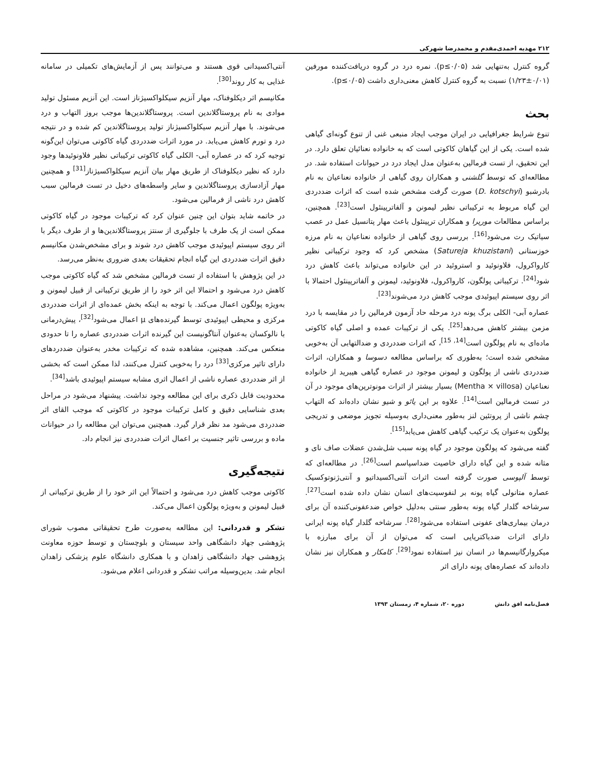۲۱۲ مهدیه احمدی‌مقدم و محمدرضا شهرکی
گروه کنترل به‌تنهایی شد (p≤۰/۰۵). نمره درد در گروه دریافت‌کننده مورفین (۰/۰۱±۱/۲۳) نسبت به گروه کنترل کاهش معنی‌داری داشت (p≤۰/۰۵).
بحث
تنوع شرایط جغرافیایی در ایران موجب ایجاد منبعی غنی از تنوع گونه‌ای گیاهی شده است. یکی از این گیاهان کاکوتی است که به خانواده نعنائیان تعلق دارد. در این تحقیق، از تست فرمالین به‌عنوان مدل ایجاد درد در حیوانات استفاده شد. در مطالعه‌ای که توسط گلشنی و همکاران روی گیاهی از خانواده نعناعیان به نام بادرشبو (D. kotschyi) صورت گرفت مشخص شده است که اثرات ضددردی این گیاه مربوط به ترکیباتی نظیر لیمونن و آلفاترپینئول است<sup>[23]</sup>. همچنین، براساس مطالعات موریرا و همکاران ترپینئول باعث مهار پتانسیل عمل در عصب سیاتیک رت می‌شود<sup>[16]</sup>. بررسی روی گیاهی از خانواده نعناعیان به نام مرزه خوزستانی (Satureja khuzistani) مشخص کرد که وجود ترکیباتی نظیر کارواکرول، فلاونوئید و استروئید در این خانواده می‌تواند باعث کاهش درد شود<sup>[24]</sup>. ترکیباتی پولگون، کارواکرول، فلاونوئید، لیمونن و آلفاترپینئول احتمالا با اثر روی سیستم اپیوئیدی موجب کاهش درد می‌شوند<sup>[23]</sup>.
عصاره آبی- الکلی برگ پونه درد مرحله حاد آزمون فرمالین را در مقایسه با درد مزمن بیشتر کاهش می‌دهد<sup>[25]</sup>. یکی از ترکیبات عمده و اصلی گیاه کاکوتی ماده‌ای به نام پولگون است<sup>[14, 15]</sup>، که اثرات ضددردی و ضدالتهابی آن به‌خوبی مشخص شده است؛ به‌طوری که براساس مطالعه دسوسا و همکاران، اثرات ضددردی ناشی از پولگون و لیمونن موجود در عصاره گیاهی هیبرید از خانواده نعناعیان (Mentha × villosa) بسیار بیشتر از اثرات مونوترپن‌های موجود در آن در تست فرمالین است<sup>[14]</sup>. علاوه بر این یائو و شیو نشان داده‌اند که التهاب چشم ناشی از پروتئین لنز به‌طور معنی‌داری به‌وسیله تجویز موضعی و تدریجی پولگون به‌عنوان یک ترکیب گیاهی کاهش می‌یابد<sup>[15]</sup>.
گفته می‌شود که پولگون موجود در گیاه پونه سبب شل‌شدن عضلات صاف نای و مثانه شده و این گیاه دارای خاصیت ضداسپاسم است<sup>[26]</sup>. در مطالعه‌ای که توسط آلپوسی صورت گرفته است اثرات آنتی‌اکسیداتیو و آنتی‌ژنوتوکسیک عصاره متانولی گیاه پونه بر لنفوسیت‌های انسان نشان داده شده است<sup>[27]</sup>. سرشاخه گلدار گیاه پونه به‌طور سنتی به‌دلیل خواص ضدعفونی‌کننده آن برای درمان بیماری‌های عفونی استفاده می‌شود<sup>[28]</sup>. سرشاخه گلدار گیاه پونه ایرانی دارای اثرات ضدباکتریایی است که می‌توان از آن برای مبارزه با میکروارگانیسم‌ها در انسان نیز استفاده نمود<sup>[29]</sup>. کامکار و همکاران نیز نشان داده‌اند که عصاره‌های پونه دارای اثر
آنتی‌اکسیدانی قوی هستند و می‌توانند پس از آزمایش‌های تکمیلی در سامانه غذایی به کار روند<sup>[30]</sup>.
مکانیسم اثر دیکلوفناک، مهار آنزیم سیکلواکسیژناز است. این آنزیم مسئول تولید موادی به نام پروستاگلاندین است. پروستاگلاندین‌ها موجب بروز التهاب و درد می‌شوند. با مهار آنزیم سیکلواکسیژناز تولید پروستاگلاندین کم شده و در نتیجه درد و تورم کاهش می‌یابد. در مورد اثرات ضددردی گیاه کاکوتی می‌توان این‌گونه توجیه کرد که در عصاره آبی- الکلی گیاه کاکوتی ترکیباتی نظیر فلاونوئیدها وجود دارد که نظیر دیکلوفناک از طریق مهار بیان آنزیم سیکلواکسیژناز<sup>[31]</sup> و همچنین مهار آزادسازی پروستاگلاندین و سایر واسطه‌های دخیل در تست فرمالین سبب کاهش درد ناشی از فرمالین می‌شود.
در خاتمه شاید بتوان این چنین عنوان کرد که ترکیبات موجود در گیاه کاکوتی ممکن است از یک طرف با جلوگیری از سنتز پروستاگلاندین‌ها و از طرف دیگر با اثر روی سیستم اپیوئیدی موجب کاهش درد شوند و برای مشخص‌شدن مکانیسم دقیق اثرات ضددردی این گیاه انجام تحقیقات بعدی ضروری به‌نظر می‌رسد.
در این پژوهش با استفاده از تست فرمالین مشخص شد که گیاه کاکوتی موجب کاهش درد می‌شود و احتمالا این اثر خود را از طریق ترکیباتی از قبیل لیمونن و به‌ویژه پولگون اعمال می‌کند. با توجه به اینکه بخش عمده‌ای از اثرات ضددردی مرکزی و محیطی اپیوئیدی توسط گیرنده‌های μ اعمال می‌شود<sup>[32]</sup>، پیش‌درمانی با نالوکسان به‌عنوان آنتاگونیست این گیرنده اثرات ضددردی عصاره را تا حدودی منعکس می‌کند. همچنین، مشاهده شده که ترکیبات مخدر به‌عنوان ضددردهای دارای تاثیر مرکزی<sup>[33]</sup> درد را به‌خوبی کنترل می‌کنند، لذا ممکن است که بخشی از اثر ضددردی عصاره ناشی از اعمال اثری مشابه سیستم اپیوئیدی باشد<sup>[34]</sup>.
محدودیت قابل ذکری برای این مطالعه وجود نداشت. پیشنهاد می‌شود در مراحل بعدی شناسایی دقیق و کامل ترکیبات موجود در کاکوتی که موجب القای اثر ضددردی می‌شود مد نظر قرار گیرد. همچنین می‌توان این مطالعه را در حیوانات ماده و بررسی تاثیر جنسیت بر اعمال اثرات ضددردی نیز انجام داد.
نتیجه‌گیری
کاکوتی موجب کاهش درد می‌شود و احتمالاً این اثر خود را از طریق ترکیباتی از قبیل لیمونن و به‌ویژه پولگون اعمال می‌کند.
تشکر و قدردانی: این مطالعه به‌صورت طرح تحقیقاتی مصوب شورای پژوهشی جهاد دانشگاهی واحد سیستان و بلوچستان و توسط حوزه معاونت پژوهشی جهاد دانشگاهی زاهدان و با همکاری دانشگاه علوم پزشکی زاهدان انجام شد. بدین‌وسیله مراتب تشکر و قدردانی اعلام می‌شود.
فصل‌نامه افق دانش دوره ۲۰، شماره ۴، زمستان ۱۳۹۳